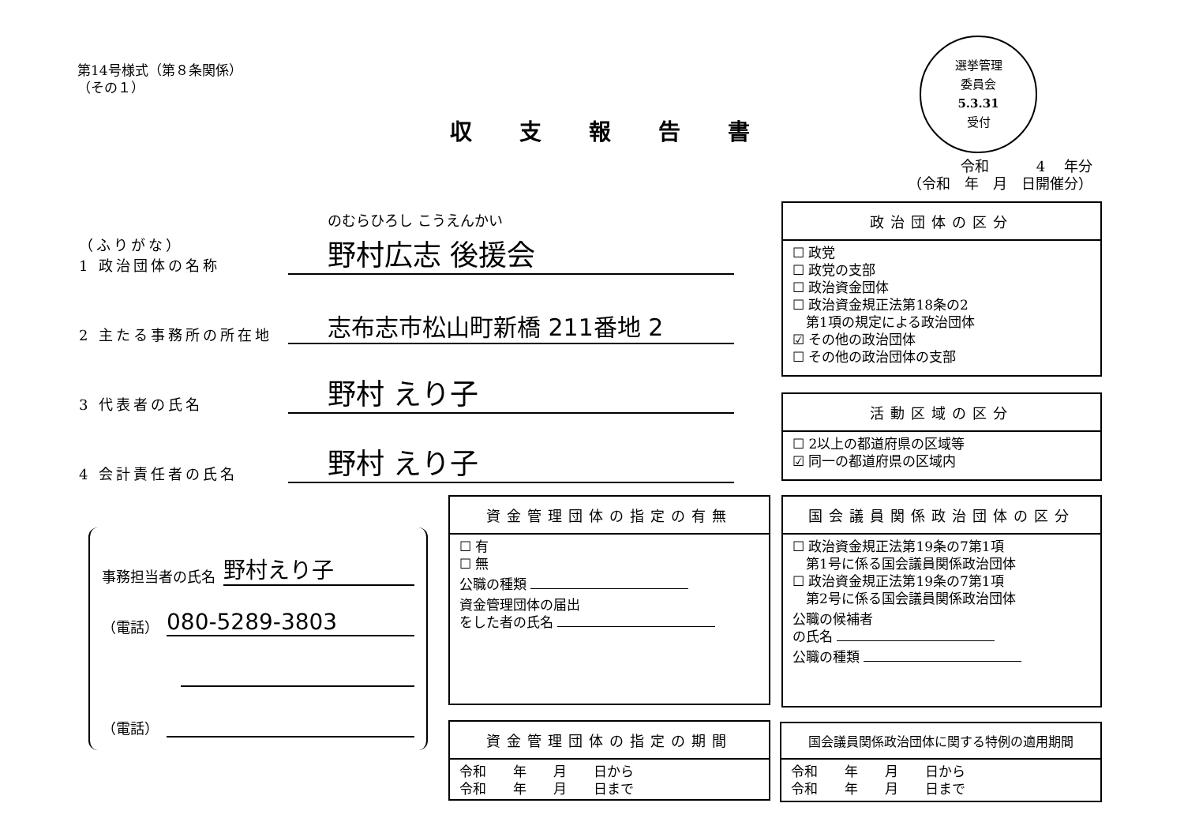第14号様式（第８条関係）
（その１）
収支報告書
選挙管理
委員会
5.3.31
受付
令和 　　　4　 年分
（令和　年　月　日開催分）
（ふりがな）
1 政治団体の名称
のむらひろし こうえんかい
野村広志 後援会
2 主たる事務所の所在地
志布志市松山町新橋 211番地 2
3 代表者の氏名
野村 えり子
4 会計責任者の氏名
野村 えり子
事務担当者の氏名 野村えり子
（電話） 080-5289-3803
（電話）
政治団体の区分
☐ 政党
☐ 政党の支部
☐ 政治資金団体
☐ 政治資金規正法第18条の2
　第1項の規定による政治団体
☑ その他の政治団体
☐ その他の政治団体の支部
活動区域の区分
☐ 2以上の都道府県の区域等
☑ 同一の都道府県の区域内
資金管理団体の指定の有無
☐ 有
☐ 無
公職の種類
資金管理団体の届出
をした者の氏名
国会議員関係政治団体の区分
☐ 政治資金規正法第19条の7第1項
　第1号に係る国会議員関係政治団体
☐ 政治資金規正法第19条の7第1項
　第2号に係る国会議員関係政治団体
公職の候補者
の氏名
公職の種類
資金管理団体の指定の期間
令和　　年　　月　　日から
令和　　年　　月　　日まで
国会議員関係政治団体に関する特例の適用期間
令和　　年　　月　　日から
令和　　年　　月　　日まで